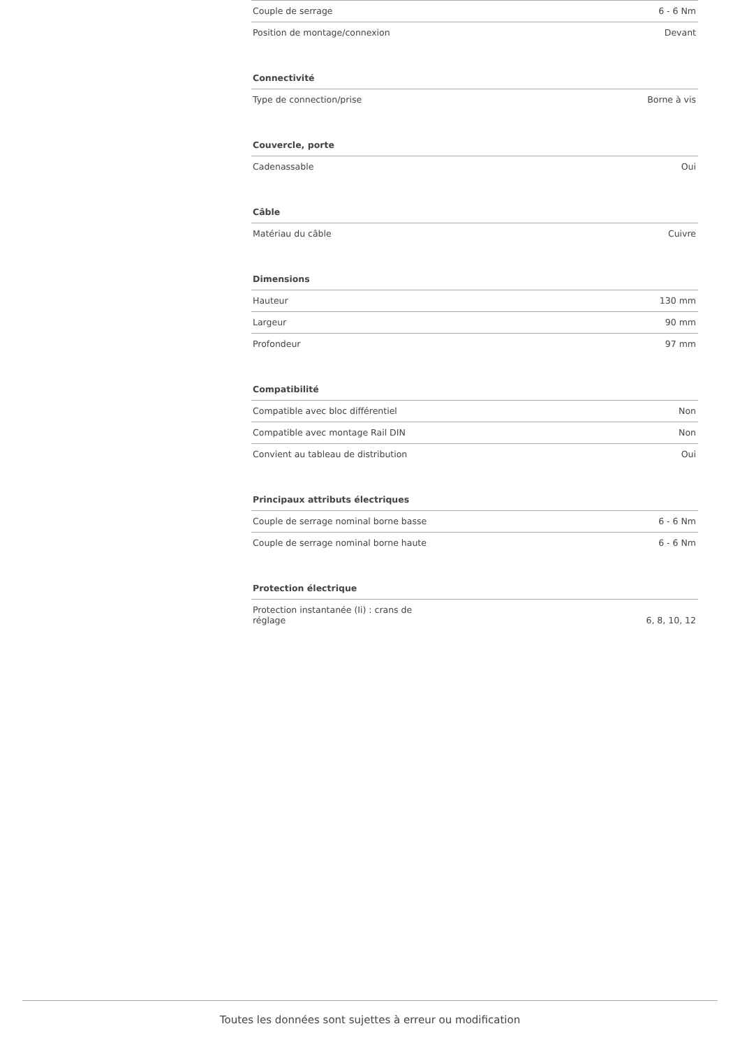| Couple de serrage | 6 - 6 Nm |
| Position de montage/connexion | Devant |
| Connectivité | |
| Type de connection/prise | Borne à vis |
| Couvercle, porte | |
| Cadenassable | Oui |
| Câble | |
| Matériau du câble | Cuivre |
| Dimensions | |
| Hauteur | 130 mm |
| Largeur | 90 mm |
| Profondeur | 97 mm |
| Compatibilité | |
| Compatible avec bloc différentiel | Non |
| Compatible avec montage Rail DIN | Non |
| Convient au tableau de distribution | Oui |
| Principaux attributs électriques | |
| Couple de serrage nominal borne basse | 6 - 6 Nm |
| Couple de serrage nominal borne haute | 6 - 6 Nm |
| Protection électrique | |
| Protection instantanée (Ii) : crans de réglage | 6, 8, 10, 12 |
Toutes les données sont sujettes à erreur ou modification